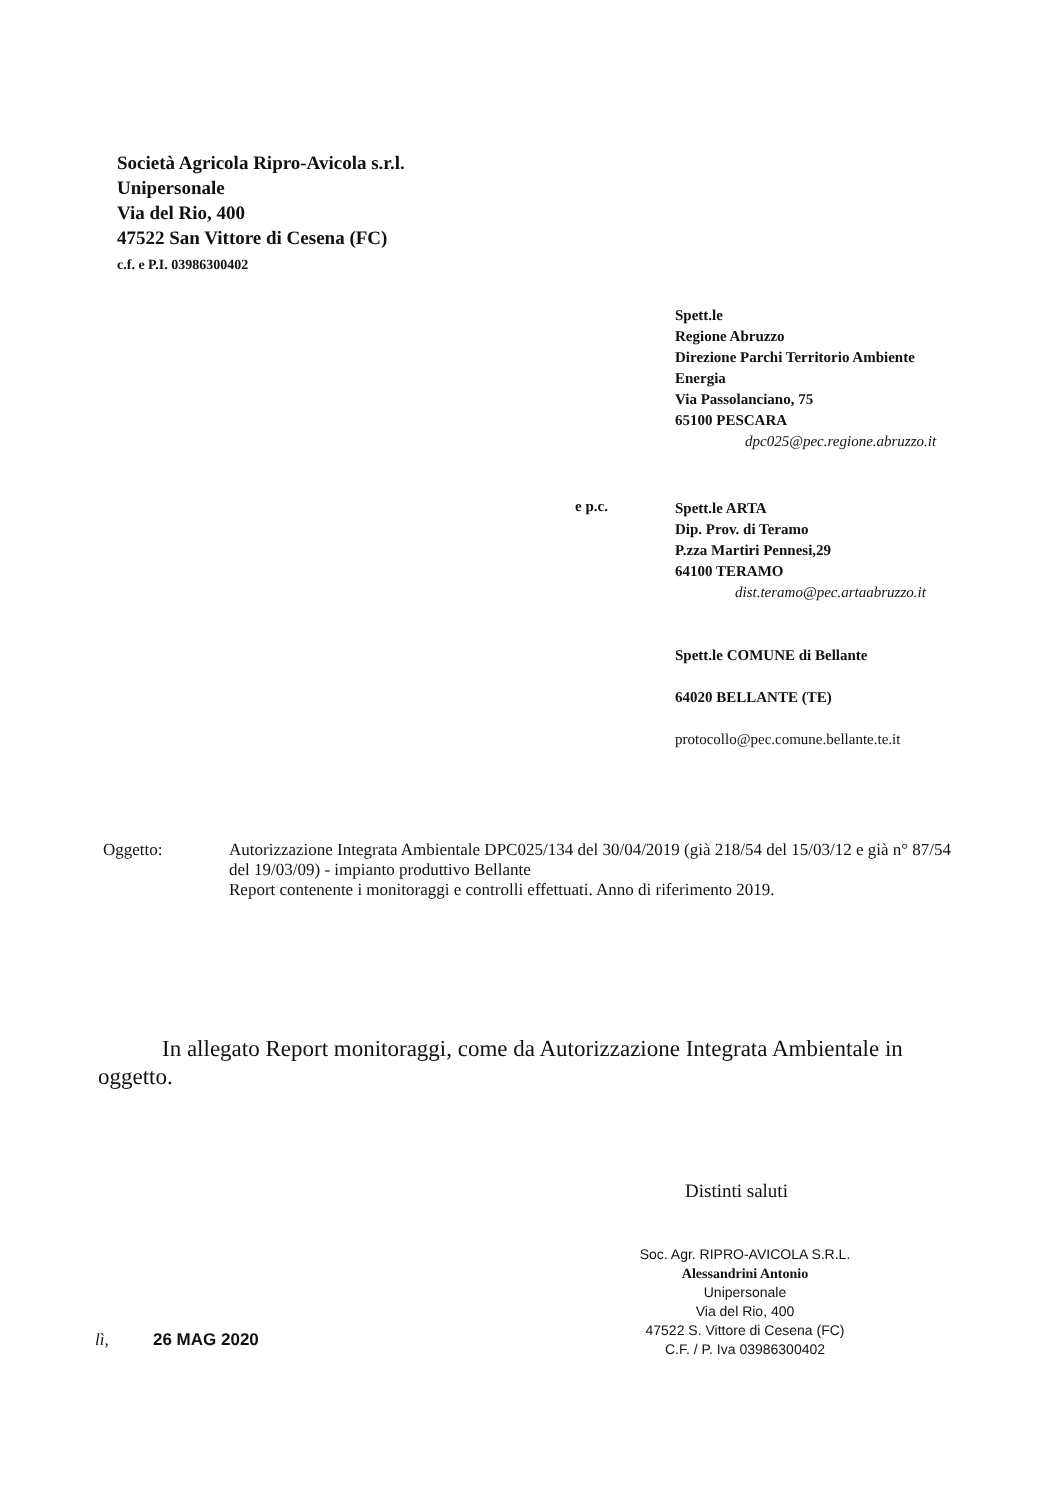Società Agricola Ripro-Avicola s.r.l.
Unipersonale
Via del Rio, 400
47522 San Vittore di Cesena (FC)
c.f. e P.I. 03986300402
Spett.le
Regione Abruzzo
Direzione Parchi Territorio Ambiente
Energia
Via Passolanciano, 75
65100 PESCARA
dpc025@pec.regione.abruzzo.it
e p.c.
Spett.le ARTA
Dip. Prov. di Teramo
P.zza Martiri Pennesi,29
64100 TERAMO
dist.teramo@pec.artaabruzzo.it
Spett.le COMUNE di Bellante
64020 BELLANTE (TE)
protocollo@pec.comune.bellante.te.it
Oggetto:
Autorizzazione Integrata Ambientale DPC025/134 del 30/04/2019 (già 218/54 del 15/03/12 e già n° 87/54 del 19/03/09) - impianto produttivo Bellante
Report contenente i monitoraggi e controlli effettuati. Anno di riferimento 2019.
In allegato Report monitoraggi, come da Autorizzazione Integrata Ambientale in oggetto.
Distinti saluti
Soc. Agr. RIPRO-AVICOLA S.R.L.
Alessandrini Antonio
Unipersonale
Via del Rio, 400
47522 S. Vittore di Cesena (FC)
C.F. / P. Iva 03986300402
lì, 26 MAG 2020